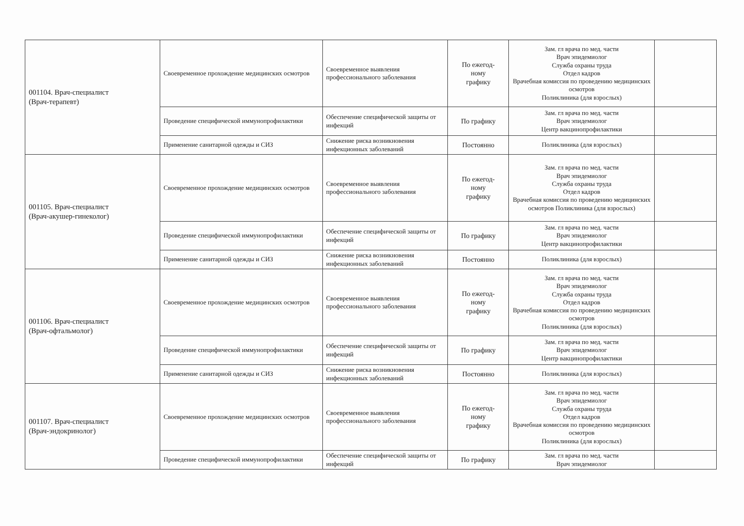| 001104. Врач-специалист (Врач-терапевт) | Своевременное прохождение медицинских осмотров | Своевременное выявления профессионального заболевания | По ежегод- ному графику | Зам. гл врача по мед. части Врач эпидемиолог Служба охраны труда Отдел кадров Врачебная комиссия по проведению медицинских осмотров Поликлиника (для взрослых) | |
| | Проведение специфической иммунопрофилактики | Обеспечение специфической защиты от инфекций | По графику | Зам. гл врача по мед. части Врач эпидемиолог Центр вакцинопрофилактики | |
| | Применение санитарной одежды и СИЗ | Снижение риска возникновения инфекционных заболеваний | Постоянно | Поликлиника (для взрослых) | |
| 001105. Врач-специалист (Врач-акушер-гинеколог) | Своевременное прохождение медицинских осмотров | Своевременное выявления профессионального заболевания | По ежегод- ному графику | Зам. гл врача по мед. части Врач эпидемиолог Служба охраны труда Отдел кадров Врачебная комиссия по проведению медицинских осмотров Поликлиника (для взрослых) | |
| | Проведение специфической иммунопрофилактики | Обеспечение специфической защиты от инфекций | По графику | Зам. гл врача по мед. части Врач эпидемиолог Центр вакцинопрофилактики | |
| | Применение санитарной одежды и СИЗ | Снижение риска возникновения инфекционных заболеваний | Постоянно | Поликлиника (для взрослых) | |
| 001106. Врач-специалист (Врач-офтальмолог) | Своевременное прохождение медицинских осмотров | Своевременное выявления профессионального заболевания | По ежегод- ному графику | Зам. гл врача по мед. части Врач эпидемиолог Служба охраны труда Отдел кадров Врачебная комиссия по проведению медицинских осмотров Поликлиника (для взрослых) | |
| | Проведение специфической иммунопрофилактики | Обеспечение специфической защиты от инфекций | По графику | Зам. гл врача по мед. части Врач эпидемиолог Центр вакцинопрофилактики | |
| | Применение санитарной одежды и СИЗ | Снижение риска возникновения инфекционных заболеваний | Постоянно | Поликлиника (для взрослых) | |
| 001107. Врач-специалист (Врач-эндокринолог) | Своевременное прохождение медицинских осмотров | Своевременное выявления профессионального заболевания | По ежегод- ному графику | Зам. гл врача по мед. части Врач эпидемиолог Служба охраны труда Отдел кадров Врачебная комиссия по проведению медицинских осмотров Поликлиника (для взрослых) | |
| | Проведение специфической иммунопрофилактики | Обеспечение специфической защиты от инфекций | По графику | Зам. гл врача по мед. части Врач эпидемиолог | |